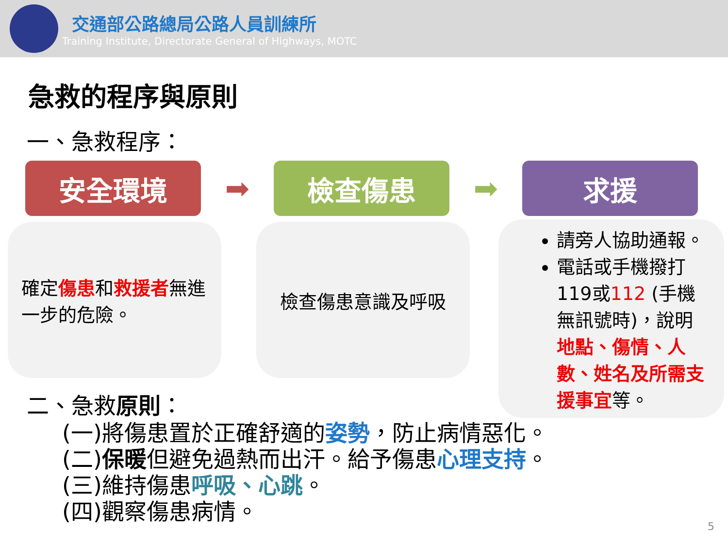交通部公路總局公路人員訓練所
Training Institute, Directorate General of Highways, MOTC
急救的程序與原則
一、急救程序：
安全環境
➡
檢查傷患
➡
求援
確定傷患和救援者無進一步的危險。
檢查傷患意識及呼吸
請旁人協助通報。
電話或手機撥打119或112 (手機無訊號時)，說明地點、傷情、人數、姓名及所需支援事宜等。
二、急救原則：
(一)將傷患置於正確舒適的姿勢，防止病情惡化。
(二)保暖但避免過熱而出汗。給予傷患心理支持。
(三)維持傷患呼吸、心跳。
(四)觀察傷患病情。
5